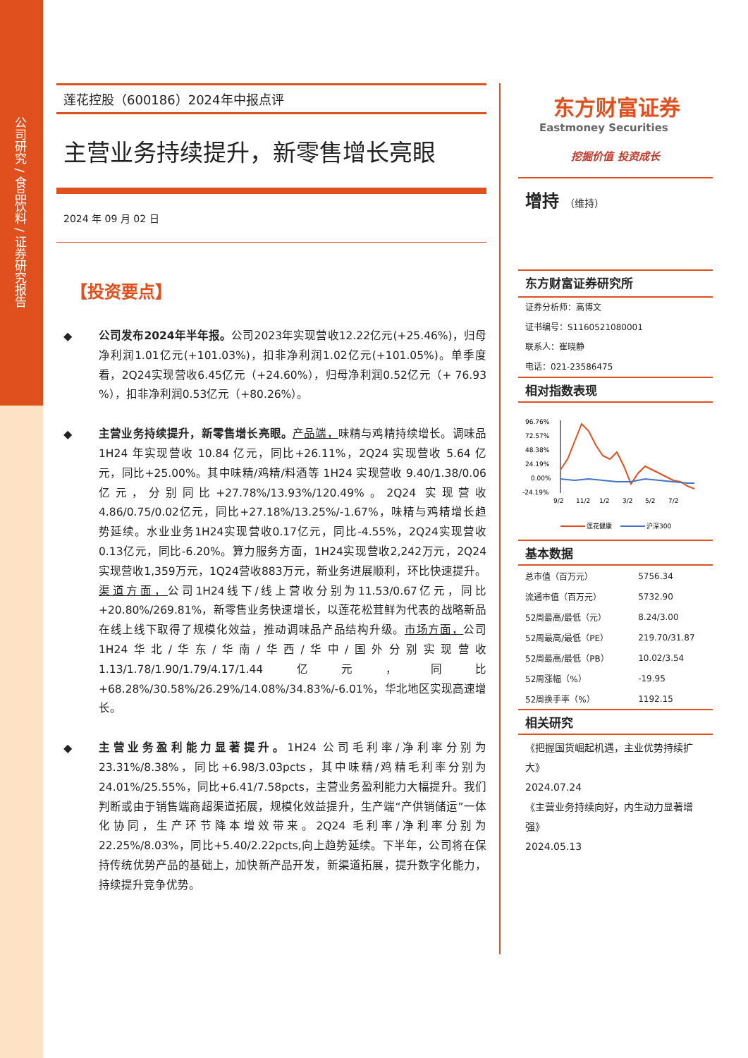公司研究 / 食品饮料 / 证券研究报告
莲花控股（600186）2024年中报点评
主营业务持续提升，新零售增长亮眼
2024 年 09 月 02 日
【投资要点】
◆ 公司发布2024年半年报。公司2023年实现营收12.22亿元(+25.46%)，归母净利润1.01亿元(+101.03%)，扣非净利润1.02亿元(+101.05%)。单季度看，2Q24实现营收6.45亿元（+24.60%），归母净利润0.52亿元（+ 76.93 %），扣非净利润0.53亿元（+80.26%）。
◆ 主营业务持续提升，新零售增长亮眼。产品端，味精与鸡精持续增长。调味品 1H24 年实现营收 10.84 亿元，同比+26.11%，2Q24 实现营收 5.64 亿元，同比+25.00%。其中味精/鸡精/料酒等 1H24 实现营收 9.40/1.38/0.06 亿元，分别同比+27.78%/13.93%/120.49%。2Q24 实现营收4.86/0.75/0.02亿元，同比+27.18%/13.25%/-1.67%，味精与鸡精增长趋势延续。水业业务1H24实现营收0.17亿元，同比-4.55%，2Q24实现营收0.13亿元，同比-6.20%。算力服务方面，1H24实现营收2,242万元，2Q24实现营收1,359万元，1Q24营收883万元，新业务进展顺利，环比快速提升。渠道方面，公司1H24线下/线上营收分别为11.53/0.67亿元，同比+20.80%/269.81%，新零售业务快速增长，以莲花松茸鲜为代表的战略新品在线上线下取得了规模化效益，推动调味品产品结构升级。市场方面，公司1H24华北/华东/华南/华西/华中/国外分别实现营收1.13/1.78/1.90/1.79/4.17/1.44亿元，同比+68.28%/30.58%/26.29%/14.08%/34.83%/-6.01%，华北地区实现高速增长。
◆ 主营业务盈利能力显著提升。1H24 公司毛利率/净利率分别为 23.31%/8.38%，同比+6.98/3.03pcts，其中味精/鸡精毛利率分别为 24.01%/25.55%，同比+6.41/7.58pcts，主营业务盈利能力大幅提升。我们判断或由于销售端商超渠道拓展，规模化效益提升，生产端“产供销储运”一体化协同，生产环节降本增效带来。2Q24 毛利率/净利率分别为 22.25%/8.03%，同比+5.40/2.22pcts,向上趋势延续。下半年，公司将在保持传统优势产品的基础上，加快新产品开发，新渠道拓展，提升数字化能力，持续提升竞争优势。
东方财富证券
Eastmoney Securities
挖掘价值 投资成长
增持 （维持）
东方财富证券研究所
证券分析师：高博文
证书编号：S1160521080001
联系人：崔晓静
电话：021-23586475
相对指数表现
96.76%
72.57%
48.38%
24.19%
0.00%
-24.19%
9/2
11/2
1/2
3/2
5/2
7/2
莲花健康
沪深300
基本数据
| 总市值（百万元） | 5756.34 |
| 流通市值（百万元） | 5732.90 |
| 52周最高/最低（元） | 8.24/3.00 |
| 52周最高/最低（PE） | 219.70/31.87 |
| 52周最高/最低（PB） | 10.02/3.54 |
| 52周涨幅（%） | -19.95 |
| 52周换手率（%） | 1192.15 |
相关研究
《把握国货崛起机遇，主业优势持续扩大》
2024.07.24
《主营业务持续向好，内生动力显著增强》
2024.05.13